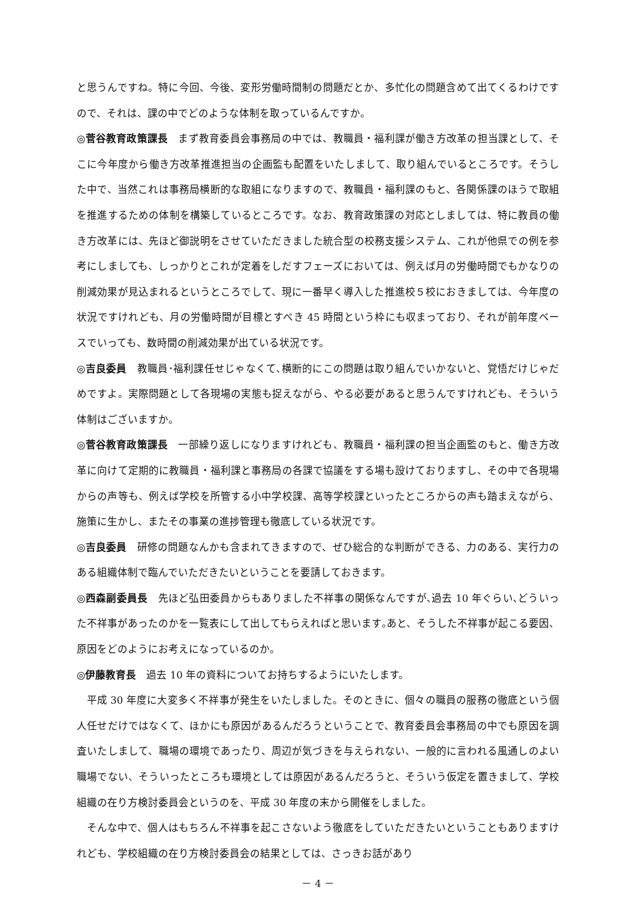と思うんですね。特に今回、今後、変形労働時間制の問題だとか、多忙化の問題含めて出てくるわけですので、それは、課の中でどのような体制を取っているんですか。
◎菅谷教育政策課長　まず教育委員会事務局の中では、教職員・福利課が働き方改革の担当課として、そこに今年度から働き方改革推進担当の企画監も配置をいたしまして、取り組んでいるところです。そうした中で、当然これは事務局横断的な取組になりますので、教職員・福利課のもと、各関係課のほうで取組を推進するための体制を構築しているところです。なお、教育政策課の対応としましては、特に教員の働き方改革には、先ほど御説明をさせていただきました統合型の校務支援システム、これが他県での例を参考にしましても、しっかりとこれが定着をしだすフェーズにおいては、例えば月の労働時間でもかなりの削減効果が見込まれるというところでして、現に一番早く導入した推進校５校におきましては、今年度の状況ですけれども、月の労働時間が目標とすべき 45 時間という枠にも収まっており、それが前年度ベースでいっても、数時間の削減効果が出ている状況です。
◎吉良委員　教職員･福利課任せじゃなくて､横断的にこの問題は取り組んでいかないと、覚悟だけじゃだめですよ。実際問題として各現場の実態も捉えながら、やる必要があると思うんですけれども、そういう体制はございますか。
◎菅谷教育政策課長　一部繰り返しになりますけれども、教職員・福利課の担当企画監のもと、働き方改革に向けて定期的に教職員・福利課と事務局の各課で協議をする場も設けておりますし、その中で各現場からの声等も、例えば学校を所管する小中学校課、高等学校課といったところからの声も踏まえながら、施策に生かし、またその事業の進捗管理も徹底している状況です。
◎吉良委員　研修の問題なんかも含まれてきますので、ぜひ総合的な判断ができる、力のある、実行力のある組織体制で臨んでいただきたいということを要請しておきます。
◎西森副委員長　先ほど弘田委員からもありました不祥事の関係なんですが､過去 10 年ぐらい､どういった不祥事があったのかを一覧表にして出してもらえればと思います｡あと、そうした不祥事が起こる要因、原因をどのようにお考えになっているのか。
◎伊藤教育長　過去 10 年の資料についてお持ちするようにいたします。
平成 30 年度に大変多く不祥事が発生をいたしました。そのときに、個々の職員の服務の徹底という個人任せだけではなくて、ほかにも原因があるんだろうということで、教育委員会事務局の中でも原因を調査いたしまして、職場の環境であったり、周辺が気づきを与えられない、一般的に言われる風通しのよい職場でない、そういったところも環境としては原因があるんだろうと、そういう仮定を置きまして、学校組織の在り方検討委員会というのを、平成 30 年度の末から開催をしました。
そんな中で、個人はもちろん不祥事を起こさないよう徹底をしていただきたいということもありますけれども、学校組織の在り方検討委員会の結果としては、さっきお話があり
－ 4 －